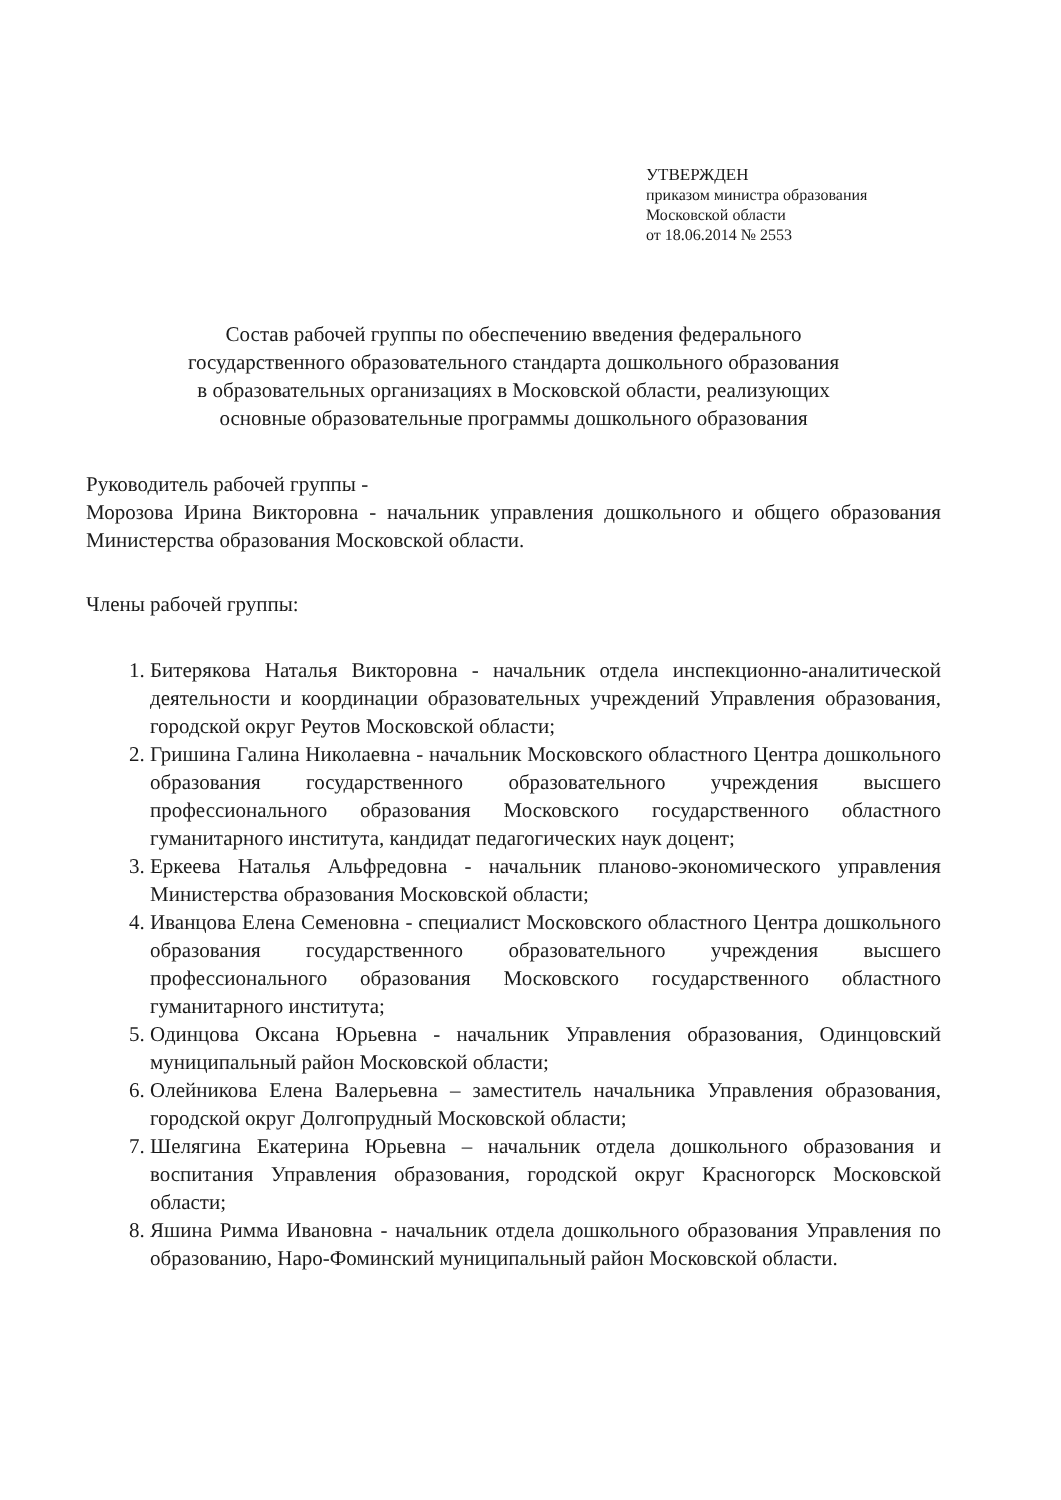УТВЕРЖДЕН
приказом министра образования
Московской области
от 18.06.2014 № 2553
Состав рабочей группы по обеспечению введения федерального
государственного образовательного стандарта дошкольного образования
в образовательных организациях в Московской области, реализующих
основные образовательные программы дошкольного образования
Руководитель рабочей группы -
Морозова Ирина Викторовна - начальник управления дошкольного и общего образования Министерства образования Московской области.
Члены рабочей группы:
1. Битерякова Наталья Викторовна - начальник отдела инспекционно-аналитической деятельности и координации образовательных учреждений Управления образования, городской округ Реутов Московской области;
2. Гришина Галина Николаевна - начальник Московского областного Центра дошкольного образования государственного образовательного учреждения высшего профессионального образования Московского государственного областного гуманитарного института, кандидат педагогических наук доцент;
3. Еркеева Наталья Альфредовна - начальник планово-экономического управления Министерства образования Московской области;
4. Иванцова Елена Семеновна - специалист Московского областного Центра дошкольного образования государственного образовательного учреждения высшего профессионального образования Московского государственного областного гуманитарного института;
5. Одинцова Оксана Юрьевна - начальник Управления образования, Одинцовский муниципальный район Московской области;
6. Олейникова Елена Валерьевна – заместитель начальника Управления образования, городской округ Долгопрудный Московской области;
7. Шелягина Екатерина Юрьевна – начальник отдела дошкольного образования и воспитания Управления образования, городской округ Красногорск Московской области;
8. Яшина Римма Ивановна - начальник отдела дошкольного образования Управления по образованию, Наро-Фоминский муниципальный район Московской области.